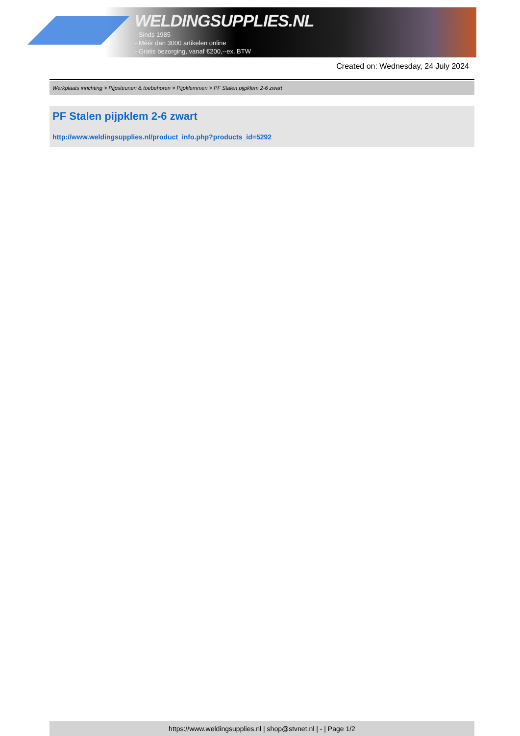WELDINGSUPPLIES.NL
- Sinds 1985
- Méér dan 3000 artikelen online
- Gratis bezorging, vanaf €200,--ex. BTW
Created on: Wednesday, 24 July 2024
Werkplaats inrichting > Pijpsteunen & toebehoren > Pijpklemmen > PF Stalen pijpklem 2-6 zwart
PF Stalen pijpklem 2-6 zwart
http://www.weldingsupplies.nl/product_info.php?products_id=5292
https://www.weldingsupplies.nl | shop@stvnet.nl | - | Page 1/2